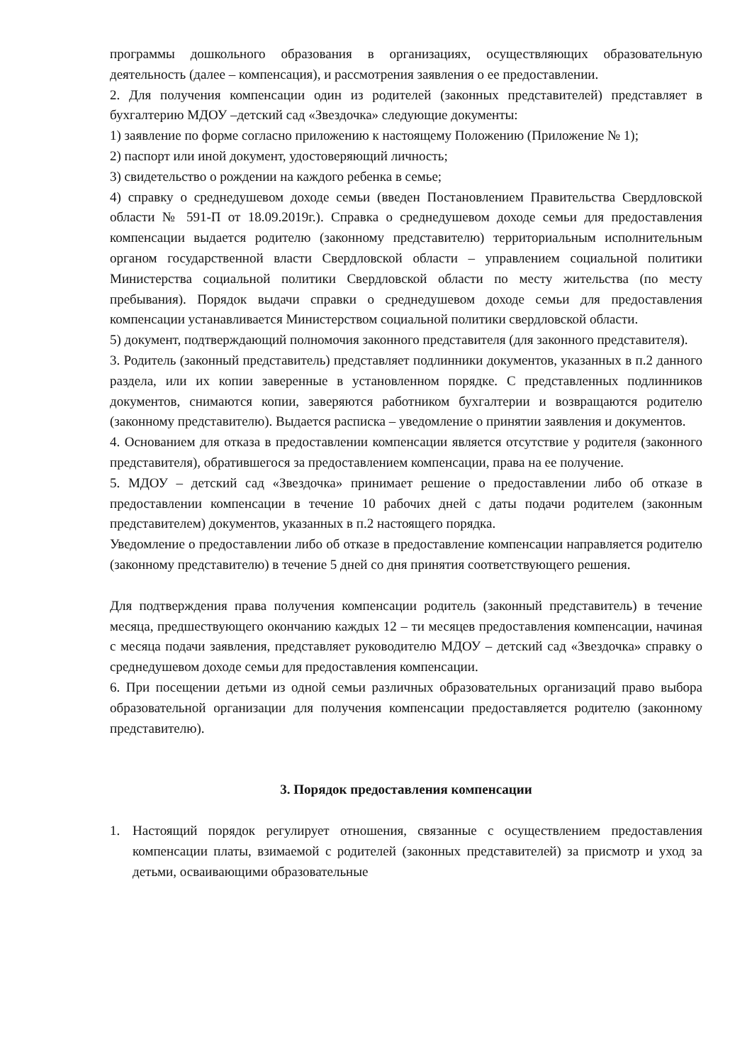программы дошкольного образования в организациях, осуществляющих образовательную деятельность (далее – компенсация), и рассмотрения заявления о ее предоставлении.
2. Для получения компенсации один из родителей (законных представителей) представляет в бухгалтерию МДОУ –детский сад «Звездочка» следующие документы:
1) заявление по форме согласно приложению к настоящему Положению (Приложение № 1);
2) паспорт или иной документ, удостоверяющий личность;
3) свидетельство о рождении на каждого ребенка в семье;
4) справку о среднедушевом доходе семьи (введен Постановлением Правительства Свердловской области № 591-П от 18.09.2019г.). Справка о среднедушевом доходе семьи для предоставления компенсации выдается родителю (законному представителю) территориальным исполнительным органом государственной власти Свердловской области – управлением социальной политики Министерства социальной политики Свердловской области по месту жительства (по месту пребывания). Порядок выдачи справки о среднедушевом доходе семьи для предоставления компенсации устанавливается Министерством социальной политики свердловской области.
5) документ, подтверждающий полномочия законного представителя (для законного представителя).
3. Родитель (законный представитель) представляет подлинники документов, указанных в п.2 данного раздела, или их копии заверенные в установленном порядке. С представленных подлинников документов, снимаются копии, заверяются работником бухгалтерии и возвращаются родителю (законному представителю). Выдается расписка – уведомление о принятии заявления и документов.
4. Основанием для отказа в предоставлении компенсации является отсутствие у родителя (законного представителя), обратившегося за предоставлением компенсации, права на ее получение.
5. МДОУ – детский сад «Звездочка» принимает решение о предоставлении либо об отказе в предоставлении компенсации в течение 10 рабочих дней с даты подачи родителем (законным представителем) документов, указанных в п.2 настоящего порядка.
Уведомление о предоставлении либо об отказе в предоставление компенсации направляется родителю (законному представителю) в течение 5 дней со дня принятия соответствующего решения.
Для подтверждения права получения компенсации родитель (законный представитель) в течение месяца, предшествующего окончанию каждых 12 – ти месяцев предоставления компенсации, начиная с месяца подачи заявления, представляет руководителю МДОУ – детский сад «Звездочка» справку о среднедушевом доходе семьи для предоставления компенсации.
6. При посещении детьми из одной семьи различных образовательных организаций право выбора образовательной организации для получения компенсации предоставляется родителю (законному представителю).
3. Порядок предоставления компенсации
1. Настоящий порядок регулирует отношения, связанные с осуществлением предоставления компенсации платы, взимаемой с родителей (законных представителей) за присмотр и уход за детьми, осваивающими образовательные